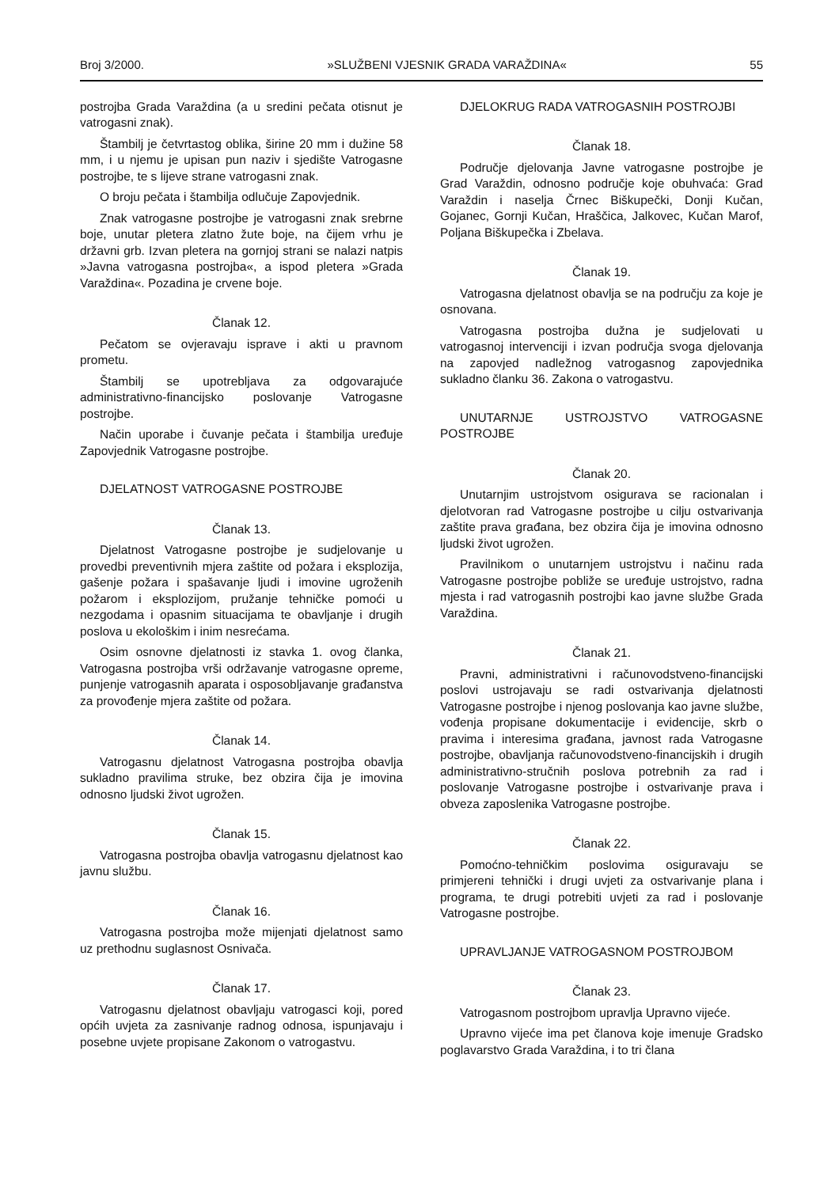Broj 3/2000. »SLUŽBENI VJESNIK GRADA VARAŽDINA« 55
postrojba Grada Varaždina (a u sredini pečata otisnut je vatrogasni znak).
Štambilj je četvrtastog oblika, širine 20 mm i dužine 58 mm, i u njemu je upisan pun naziv i sjedište Vatrogasne postrojbe, te s lijeve strane vatrogasni znak.
O broju pečata i štambilja odlučuje Zapovjednik.
Znak vatrogasne postrojbe je vatrogasni znak srebrne boje, unutar pletera zlatno žute boje, na čijem vrhu je državni grb. Izvan pletera na gornjoj strani se nalazi natpis »Javna vatrogasna postrojba«, a ispod pletera »Grada Varaždina«. Pozadina je crvene boje.
Članak 12.
Pečatom se ovjeravaju isprave i akti u pravnom prometu.
Štambilj se upotrebljava za odgovarajuće administrativno-financijsko poslovanje Vatrogasne postrojbe.
Način uporabe i čuvanje pečata i štambilja uređuje Zapovjednik Vatrogasne postrojbe.
DJELATNOST VATROGASNE POSTROJBE
Članak 13.
Djelatnost Vatrogasne postrojbe je sudjelovanje u provedbi preventivnih mjera zaštite od požara i eksplozija, gašenje požara i spašavanje ljudi i imovine ugroženih požarom i eksplozijom, pružanje tehničke pomoći u nezgodama i opasnim situacijama te obavljanje i drugih poslova u ekološkim i inim nesrećama.
Osim osnovne djelatnosti iz stavka 1. ovog članka, Vatrogasna postrojba vrši održavanje vatrogasne opreme, punjenje vatrogasnih aparata i osposobljavanje građanstva za provođenje mjera zaštite od požara.
Članak 14.
Vatrogasnu djelatnost Vatrogasna postrojba obavlja sukladno pravilima struke, bez obzira čija je imovina odnosno ljudski život ugrožen.
Članak 15.
Vatrogasna postrojba obavlja vatrogasnu djelatnost kao javnu službu.
Članak 16.
Vatrogasna postrojba može mijenjati djelatnost samo uz prethodnu suglasnost Osnivača.
Članak 17.
Vatrogasnu djelatnost obavljaju vatrogasci koji, pored općih uvjeta za zasnivanje radnog odnosa, ispunjavaju i posebne uvjete propisane Zakonom o vatrogastvu.
DJELOKRUG RADA VATROGASNIH POSTROJBI
Članak 18.
Područje djelovanja Javne vatrogasne postrojbe je Grad Varaždin, odnosno područje koje obuhvaća: Grad Varaždin i naselja Črnec Biškupečki, Donji Kučan, Gojanec, Gornji Kučan, Hraščica, Jalkovec, Kučan Marof, Poljana Biškupečka i Zbelava.
Članak 19.
Vatrogasna djelatnost obavlja se na području za koje je osnovana.
Vatrogasna postrojba dužna je sudjelovati u vatrogasnoj intervenciji i izvan područja svoga djelovanja na zapovjed nadležnog vatrogasnog zapovjednika sukladno članku 36. Zakona o vatrogastvu.
UNUTARNJE USTROJSTVO VATROGASNE POSTROJBE
Članak 20.
Unutarnjim ustrojstvom osigurava se racionalan i djelotvoran rad Vatrogasne postrojbe u cilju ostvarivanja zaštite prava građana, bez obzira čija je imovina odnosno ljudski život ugrožen.
Pravilnikom o unutarnjem ustrojstvu i načinu rada Vatrogasne postrojbe pobliže se uređuje ustrojstvo, radna mjesta i rad vatrogasnih postrojbi kao javne službe Grada Varaždina.
Članak 21.
Pravni, administrativni i računovodstveno-financijski poslovi ustrojavaju se radi ostvarivanja djelatnosti Vatrogasne postrojbe i njenog poslovanja kao javne službe, vođenja propisane dokumentacije i evidencije, skrb o pravima i interesima građana, javnost rada Vatrogasne postrojbe, obavljanja računovodstveno-financijskih i drugih administrativno-stručnih poslova potrebnih za rad i poslovanje Vatrogasne postrojbe i ostvarivanje prava i obveza zaposlenika Vatrogasne postrojbe.
Članak 22.
Pomoćno-tehničkim poslovima osiguravaju se primjereni tehnički i drugi uvjeti za ostvarivanje plana i programa, te drugi potrebiti uvjeti za rad i poslovanje Vatrogasne postrojbe.
UPRAVLJANJE VATROGASNOM POSTROJBOM
Članak 23.
Vatrogasnom postrojbom upravlja Upravno vijeće.
Upravno vijeće ima pet članova koje imenuje Gradsko poglavarstvo Grada Varaždina, i to tri člana